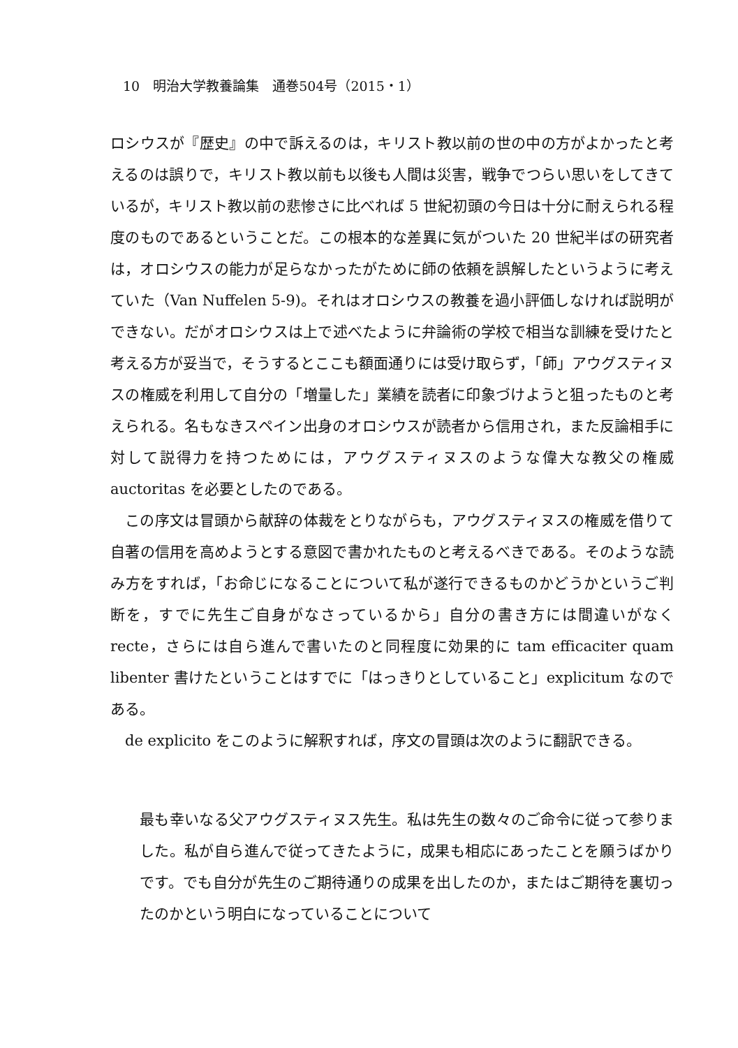10　明治大学教養論集　通巻504号（2015・1）
ロシウスが『歴史』の中で訴えるのは，キリスト教以前の世の中の方がよかったと考えるのは誤りで，キリスト教以前も以後も人間は災害，戦争でつらい思いをしてきているが，キリスト教以前の悲惨さに比べれば 5 世紀初頭の今日は十分に耐えられる程度のものであるということだ。この根本的な差異に気がついた 20 世紀半ばの研究者は，オロシウスの能力が足らなかったがために師の依頼を誤解したというように考えていた（Van Nuffelen 5-9)。それはオロシウスの教養を過小評価しなければ説明ができない。だがオロシウスは上で述べたように弁論術の学校で相当な訓練を受けたと考える方が妥当で，そうするとここも額面通りには受け取らず，「師」アウグスティヌスの権威を利用して自分の「増量した」業績を読者に印象づけようと狙ったものと考えられる。名もなきスペイン出身のオロシウスが読者から信用され，また反論相手に対して説得力を持つためには，アウグスティヌスのような偉大な教父の権威 auctoritas を必要としたのである。
この序文は冒頭から献辞の体裁をとりながらも，アウグスティヌスの権威を借りて自著の信用を高めようとする意図で書かれたものと考えるべきである。そのような読み方をすれば，「お命じになることについて私が遂行できるものかどうかというご判断を，すでに先生ご自身がなさっているから」自分の書き方には間違いがなく recte，さらには自ら進んで書いたのと同程度に効果的に tam efficaciter quam libenter 書けたということはすでに「はっきりとしていること」explicitum なのである。
de explicito をこのように解釈すれば，序文の冒頭は次のように翻訳できる。
最も幸いなる父アウグスティヌス先生。私は先生の数々のご命令に従って参りました。私が自ら進んで従ってきたように，成果も相応にあったことを願うばかりです。でも自分が先生のご期待通りの成果を出したのか，またはご期待を裏切ったのかという明白になっていることについて